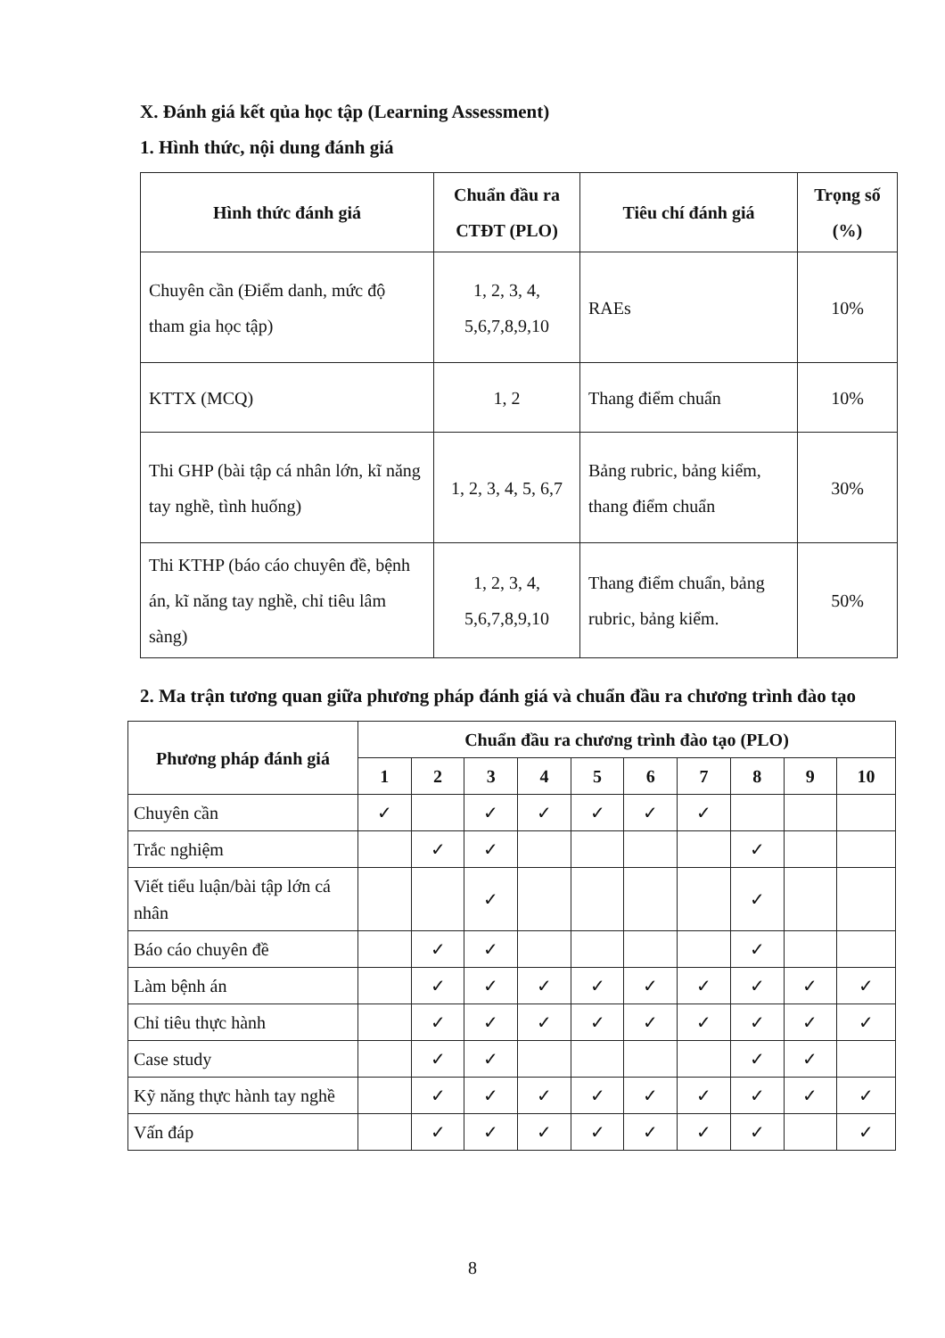X. Đánh giá kết qủa học tập (Learning Assessment)
1. Hình thức, nội dung đánh giá
| Hình thức đánh giá | Chuẩn đầu ra CTĐT (PLO) | Tiêu chí đánh giá | Trọng số (%) |
| --- | --- | --- | --- |
| Chuyên cần (Điểm danh, mức độ tham gia học tập) | 1, 2, 3, 4, 5,6,7,8,9,10 | RAEs | 10% |
| KTTX (MCQ) | 1, 2 | Thang điểm chuẩn | 10% |
| Thi GHP (bài tập cá nhân lớn, kĩ năng tay nghề, tình huống) | 1, 2, 3, 4, 5, 6,7 | Bảng rubric, bảng kiểm, thang điểm chuẩn | 30% |
| Thi KTHP (báo cáo chuyên đề, bệnh án, kĩ năng tay nghề, chỉ tiêu lâm sàng) | 1, 2, 3, 4, 5,6,7,8,9,10 | Thang điểm chuẩn, bảng rubric, bảng kiểm. | 50% |
2. Ma trận tương quan giữa phương pháp đánh giá và chuẩn đầu ra chương trình đào tạo
| Phương pháp đánh giá | Chuẩn đầu ra chương trình đào tạo (PLO) | | | | | | | | | |
| --- | --- | --- | --- | --- | --- | --- | --- | --- | --- | --- |
| | 1 | 2 | 3 | 4 | 5 | 6 | 7 | 8 | 9 | 10 |
| Chuyên cần | ✓ | | ✓ | ✓ | ✓ | ✓ | ✓ | | | |
| Trắc nghiệm | | ✓ | ✓ | | | | | ✓ | | |
| Viết tiểu luận/bài tập lớn cá nhân | | | ✓ | | | | | ✓ | | |
| Báo cáo chuyên đề | | ✓ | ✓ | | | | | ✓ | | |
| Làm bệnh án | | ✓ | ✓ | ✓ | ✓ | ✓ | ✓ | ✓ | ✓ | ✓ |
| Chỉ tiêu thực hành | | ✓ | ✓ | ✓ | ✓ | ✓ | ✓ | ✓ | ✓ | ✓ |
| Case study | | ✓ | ✓ | | | | | ✓ | ✓ | |
| Kỹ năng thực hành tay nghề | | ✓ | ✓ | ✓ | ✓ | ✓ | ✓ | ✓ | ✓ | ✓ |
| Vấn đáp | | ✓ | ✓ | ✓ | ✓ | ✓ | ✓ | ✓ | | ✓ |
8